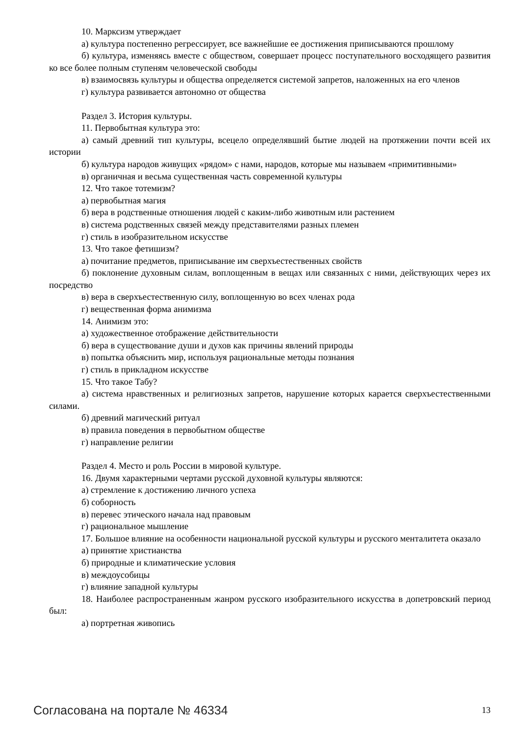10. Марксизм утверждает
а) культура постепенно регрессирует, все важнейшие ее достижения приписываются прошлому
б) культура, изменяясь вместе с обществом, совершает процесс поступательного восходящего развития ко все более полным ступеням человеческой свободы
в) взаимосвязь культуры и общества определяется системой запретов, наложенных на его членов
г) культура развивается автономно от общества
Раздел 3. История культуры.
11. Первобытная культура это:
а) самый древний тип культуры, всецело определявший бытие людей на протяжении почти всей их истории
б) культура народов живущих «рядом» с нами, народов, которые мы называем «примитивными»
в) органичная и весьма существенная часть современной культуры
12. Что такое тотемизм?
а) первобытная магия
б) вера в родственные отношения людей с каким-либо животным или растением
в) система родственных связей между представителями разных племен
г) стиль в изобразительном искусстве
13. Что такое фетишизм?
а) почитание предметов, приписывание им сверхъестественных свойств
б) поклонение духовным силам, воплощенным в вещах или связанных с ними, действующих через их посредство
в) вера в сверхъестественную силу, воплощенную во всех членах рода
г) вещественная форма анимизма
14. Анимизм это:
а) художественное отображение действительности
б) вера в существование души и духов как причины явлений природы
в) попытка объяснить мир, используя рациональные методы познания
г) стиль в прикладном искусстве
15. Что такое Табу?
а) система нравственных и религиозных запретов, нарушение которых карается сверхъестественными силами.
б) древний магический ритуал
в) правила поведения в первобытном обществе
г) направление религии
Раздел 4. Место и роль России в мировой культуре.
16. Двумя характерными чертами русской духовной культуры являются:
а) стремление к достижению личного успеха
б) соборность
в) перевес этического начала над правовым
г) рациональное мышление
17. Большое влияние на особенности национальной русской культуры и русского менталитета оказало
а) принятие христианства
б) природные и климатические условия
в) междоусобицы
г) влияние западной культуры
18. Наиболее распространенным жанром русского изобразительного искусства в допетровский период был:
а) портретная живопись
Согласована на портале № 46334 13